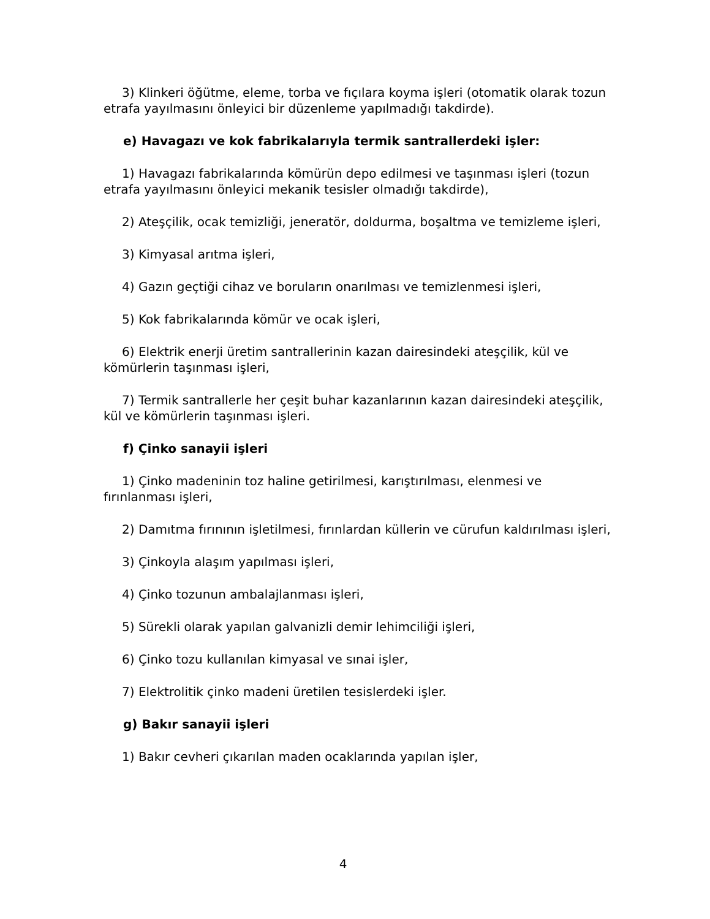3) Klinkeri öğütme, eleme, torba ve fıçılara koyma işleri (otomatik olarak tozun etrafa yayılmasını önleyici bir düzenleme yapılmadığı takdirde).
e) Havagazı ve kok fabrikalarıyla termik santrallerdeki işler:
1) Havagazı fabrikalarında kömürün depo edilmesi ve taşınması işleri (tozun etrafa yayılmasını önleyici mekanik tesisler olmadığı takdirde),
2) Ateşçilik, ocak temizliği, jeneratör, doldurma, boşaltma ve temizleme işleri,
3) Kimyasal arıtma işleri,
4) Gazın geçtiği cihaz ve boruların onarılması ve temizlenmesi işleri,
5) Kok fabrikalarında kömür ve ocak işleri,
6) Elektrik enerji üretim santrallerinin kazan dairesindeki ateşçilik, kül ve kömürlerin taşınması işleri,
7) Termik santrallerle her çeşit buhar kazanlarının kazan dairesindeki ateşçilik, kül ve kömürlerin taşınması işleri.
f) Çinko sanayii işleri
1) Çinko madeninin toz haline getirilmesi, karıştırılması, elenmesi ve fırınlanması işleri,
2) Damıtma fırınının işletilmesi, fırınlardan küllerin ve cürufun kaldırılması işleri,
3) Çinkoyla alaşım yapılması işleri,
4) Çinko tozunun ambalajlanması işleri,
5) Sürekli olarak yapılan galvanizli demir lehimciliği işleri,
6) Çinko tozu kullanılan kimyasal ve sınai işler,
7) Elektrolitik çinko madeni üretilen tesislerdeki işler.
g) Bakır sanayii işleri
1) Bakır cevheri çıkarılan maden ocaklarında yapılan işler,
4